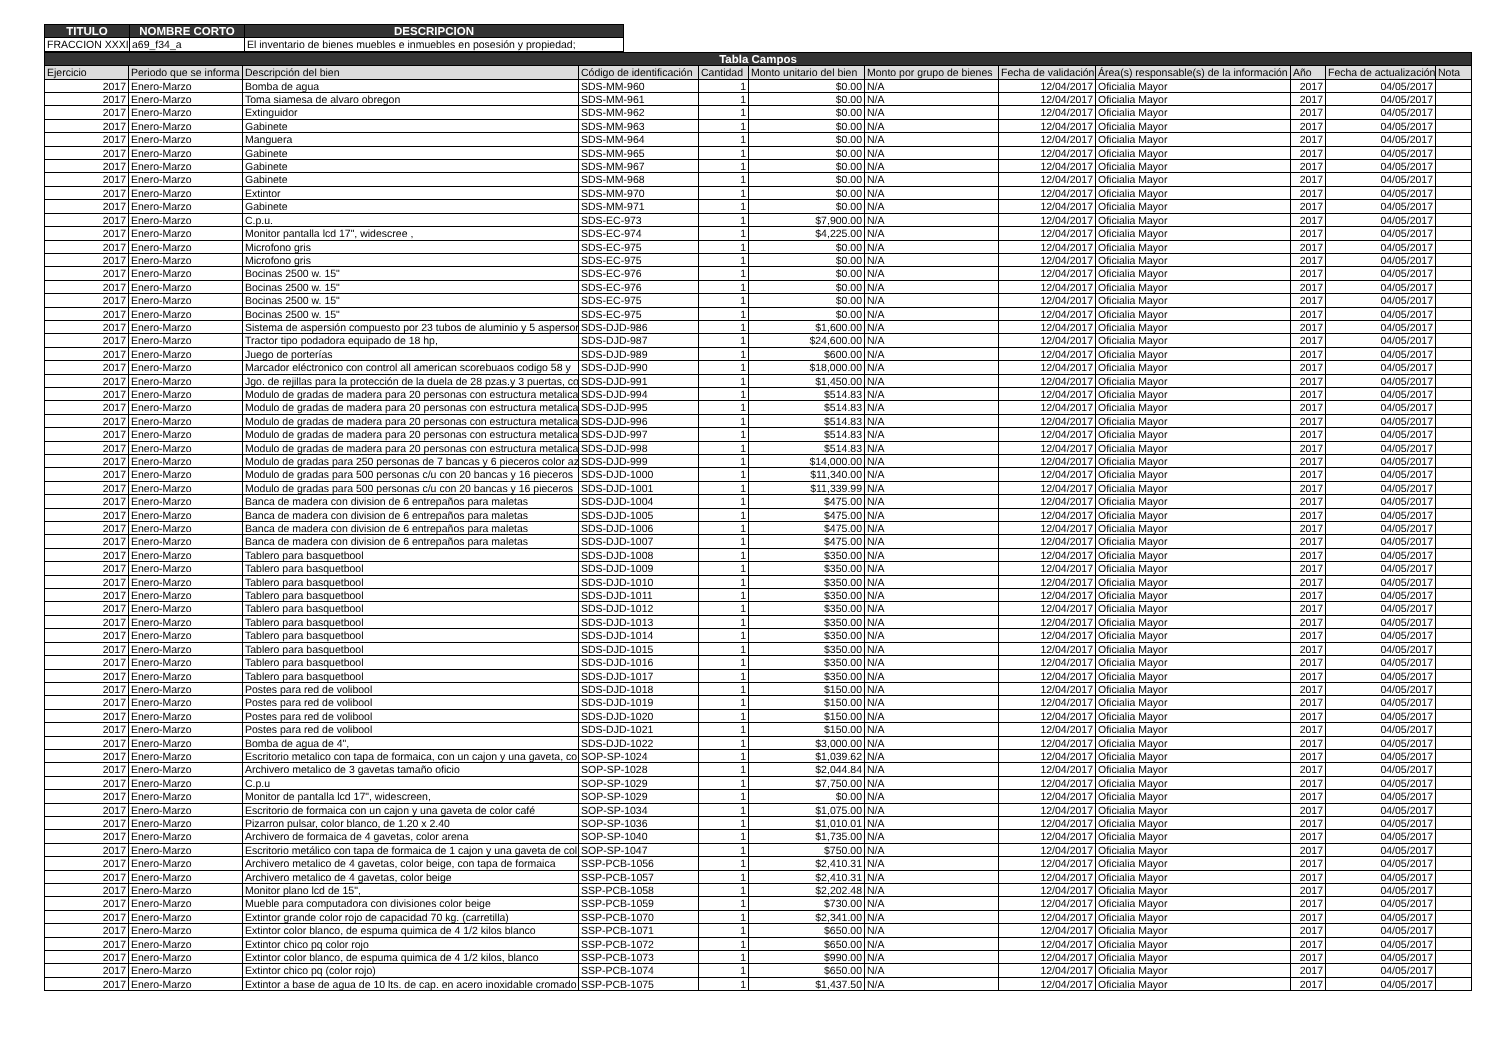| TITULO | NOMBRE CORTO | DESCRIPCION |
| --- | --- | --- |
| FRACCION XXXI | a69_f34_a | El inventario de bienes muebles e inmuebles en posesión y propiedad; |
| Tabla Campos | | | | | | | | | | | |
| --- | --- | --- | --- | --- | --- | --- | --- | --- | --- | --- | --- |
| Ejercicio | Periodo que se informa | Descripción del bien | Código de identificación | Cantidad | Monto unitario del bien | Monto por grupo de bienes | Fecha de validación | Área(s) responsable(s) de la información | Año | Fecha de actualización | Nota |
| 2017 | Enero-Marzo | Bomba de agua | SDS-MM-960 | 1 | $0.00 | N/A | 12/04/2017 | Oficialia Mayor | 2017 | 04/05/2017 | |
| 2017 | Enero-Marzo | Toma siamesa de alvaro obregon | SDS-MM-961 | 1 | $0.00 | N/A | 12/04/2017 | Oficialia Mayor | 2017 | 04/05/2017 | |
| 2017 | Enero-Marzo | Extinguidor | SDS-MM-962 | 1 | $0.00 | N/A | 12/04/2017 | Oficialia Mayor | 2017 | 04/05/2017 | |
| 2017 | Enero-Marzo | Gabinete | SDS-MM-963 | 1 | $0.00 | N/A | 12/04/2017 | Oficialia Mayor | 2017 | 04/05/2017 | |
| 2017 | Enero-Marzo | Manguera | SDS-MM-964 | 1 | $0.00 | N/A | 12/04/2017 | Oficialia Mayor | 2017 | 04/05/2017 | |
| 2017 | Enero-Marzo | Gabinete | SDS-MM-965 | 1 | $0.00 | N/A | 12/04/2017 | Oficialia Mayor | 2017 | 04/05/2017 | |
| 2017 | Enero-Marzo | Gabinete | SDS-MM-967 | 1 | $0.00 | N/A | 12/04/2017 | Oficialia Mayor | 2017 | 04/05/2017 | |
| 2017 | Enero-Marzo | Gabinete | SDS-MM-968 | 1 | $0.00 | N/A | 12/04/2017 | Oficialia Mayor | 2017 | 04/05/2017 | |
| 2017 | Enero-Marzo | Extintor | SDS-MM-970 | 1 | $0.00 | N/A | 12/04/2017 | Oficialia Mayor | 2017 | 04/05/2017 | |
| 2017 | Enero-Marzo | Gabinete | SDS-MM-971 | 1 | $0.00 | N/A | 12/04/2017 | Oficialia Mayor | 2017 | 04/05/2017 | |
| 2017 | Enero-Marzo | C.p.u. | SDS-EC-973 | 1 | $7,900.00 | N/A | 12/04/2017 | Oficialia Mayor | 2017 | 04/05/2017 | |
| 2017 | Enero-Marzo | Monitor pantalla lcd 17", widescree , | SDS-EC-974 | 1 | $4,225.00 | N/A | 12/04/2017 | Oficialia Mayor | 2017 | 04/05/2017 | |
| 2017 | Enero-Marzo | Microfono gris | SDS-EC-975 | 1 | $0.00 | N/A | 12/04/2017 | Oficialia Mayor | 2017 | 04/05/2017 | |
| 2017 | Enero-Marzo | Microfono gris | SDS-EC-975 | 1 | $0.00 | N/A | 12/04/2017 | Oficialia Mayor | 2017 | 04/05/2017 | |
| 2017 | Enero-Marzo | Bocinas 2500 w. 15" | SDS-EC-976 | 1 | $0.00 | N/A | 12/04/2017 | Oficialia Mayor | 2017 | 04/05/2017 | |
| 2017 | Enero-Marzo | Bocinas 2500 w. 15" | SDS-EC-976 | 1 | $0.00 | N/A | 12/04/2017 | Oficialia Mayor | 2017 | 04/05/2017 | |
| 2017 | Enero-Marzo | Bocinas 2500 w. 15" | SDS-EC-975 | 1 | $0.00 | N/A | 12/04/2017 | Oficialia Mayor | 2017 | 04/05/2017 | |
| 2017 | Enero-Marzo | Bocinas 2500 w. 15" | SDS-EC-975 | 1 | $0.00 | N/A | 12/04/2017 | Oficialia Mayor | 2017 | 04/05/2017 | |
| 2017 | Enero-Marzo | Sistema de aspersión compuesto por 23 tubos de aluminio y 5 aspersor | SDS-DJD-986 | 1 | $1,600.00 | N/A | 12/04/2017 | Oficialia Mayor | 2017 | 04/05/2017 | |
| 2017 | Enero-Marzo | Tractor tipo podadora equipado de 18 hp, | SDS-DJD-987 | 1 | $24,600.00 | N/A | 12/04/2017 | Oficialia Mayor | 2017 | 04/05/2017 | |
| 2017 | Enero-Marzo | Juego de porterías | SDS-DJD-989 | 1 | $600.00 | N/A | 12/04/2017 | Oficialia Mayor | 2017 | 04/05/2017 | |
| 2017 | Enero-Marzo | Marcador eléctronico con control all american scorebuaos codigo 58 y | SDS-DJD-990 | 1 | $18,000.00 | N/A | 12/04/2017 | Oficialia Mayor | 2017 | 04/05/2017 | |
| 2017 | Enero-Marzo | Jgo. de rejillas para la protección de la duela de 28 pzas.y 3 puertas, co | SDS-DJD-991 | 1 | $1,450.00 | N/A | 12/04/2017 | Oficialia Mayor | 2017 | 04/05/2017 | |
| 2017 | Enero-Marzo | Modulo de gradas de madera para 20 personas con estructura metalica | SDS-DJD-994 | 1 | $514.83 | N/A | 12/04/2017 | Oficialia Mayor | 2017 | 04/05/2017 | |
| 2017 | Enero-Marzo | Modulo de gradas de madera para 20 personas con estructura metalica | SDS-DJD-995 | 1 | $514.83 | N/A | 12/04/2017 | Oficialia Mayor | 2017 | 04/05/2017 | |
| 2017 | Enero-Marzo | Modulo de gradas de madera para 20 personas con estructura metalica | SDS-DJD-996 | 1 | $514.83 | N/A | 12/04/2017 | Oficialia Mayor | 2017 | 04/05/2017 | |
| 2017 | Enero-Marzo | Modulo de gradas de madera para 20 personas con estructura metalica | SDS-DJD-997 | 1 | $514.83 | N/A | 12/04/2017 | Oficialia Mayor | 2017 | 04/05/2017 | |
| 2017 | Enero-Marzo | Modulo de gradas de madera para 20 personas con estructura metalica | SDS-DJD-998 | 1 | $514.83 | N/A | 12/04/2017 | Oficialia Mayor | 2017 | 04/05/2017 | |
| 2017 | Enero-Marzo | Modulo de gradas para 250 personas de 7 bancas y 6 pieceros color az | SDS-DJD-999 | 1 | $14,000.00 | N/A | 12/04/2017 | Oficialia Mayor | 2017 | 04/05/2017 | |
| 2017 | Enero-Marzo | Modulo de gradas para 500 personas c/u con 20 bancas y 16 pieceros | SDS-DJD-1000 | 1 | $11,340.00 | N/A | 12/04/2017 | Oficialia Mayor | 2017 | 04/05/2017 | |
| 2017 | Enero-Marzo | Modulo de gradas para 500 personas c/u con 20 bancas y 16 pieceros | SDS-DJD-1001 | 1 | $11,339.99 | N/A | 12/04/2017 | Oficialia Mayor | 2017 | 04/05/2017 | |
| 2017 | Enero-Marzo | Banca de madera con division de 6 entrepaños para maletas | SDS-DJD-1004 | 1 | $475.00 | N/A | 12/04/2017 | Oficialia Mayor | 2017 | 04/05/2017 | |
| 2017 | Enero-Marzo | Banca de madera con division de 6 entrepaños para maletas | SDS-DJD-1005 | 1 | $475.00 | N/A | 12/04/2017 | Oficialia Mayor | 2017 | 04/05/2017 | |
| 2017 | Enero-Marzo | Banca de madera con division de 6 entrepaños para maletas | SDS-DJD-1006 | 1 | $475.00 | N/A | 12/04/2017 | Oficialia Mayor | 2017 | 04/05/2017 | |
| 2017 | Enero-Marzo | Banca de madera con division de 6 entrepaños para maletas | SDS-DJD-1007 | 1 | $475.00 | N/A | 12/04/2017 | Oficialia Mayor | 2017 | 04/05/2017 | |
| 2017 | Enero-Marzo | Tablero para basquetbool | SDS-DJD-1008 | 1 | $350.00 | N/A | 12/04/2017 | Oficialia Mayor | 2017 | 04/05/2017 | |
| 2017 | Enero-Marzo | Tablero para basquetbool | SDS-DJD-1009 | 1 | $350.00 | N/A | 12/04/2017 | Oficialia Mayor | 2017 | 04/05/2017 | |
| 2017 | Enero-Marzo | Tablero para basquetbool | SDS-DJD-1010 | 1 | $350.00 | N/A | 12/04/2017 | Oficialia Mayor | 2017 | 04/05/2017 | |
| 2017 | Enero-Marzo | Tablero para basquetbool | SDS-DJD-1011 | 1 | $350.00 | N/A | 12/04/2017 | Oficialia Mayor | 2017 | 04/05/2017 | |
| 2017 | Enero-Marzo | Tablero para basquetbool | SDS-DJD-1012 | 1 | $350.00 | N/A | 12/04/2017 | Oficialia Mayor | 2017 | 04/05/2017 | |
| 2017 | Enero-Marzo | Tablero para basquetbool | SDS-DJD-1013 | 1 | $350.00 | N/A | 12/04/2017 | Oficialia Mayor | 2017 | 04/05/2017 | |
| 2017 | Enero-Marzo | Tablero para basquetbool | SDS-DJD-1014 | 1 | $350.00 | N/A | 12/04/2017 | Oficialia Mayor | 2017 | 04/05/2017 | |
| 2017 | Enero-Marzo | Tablero para basquetbool | SDS-DJD-1015 | 1 | $350.00 | N/A | 12/04/2017 | Oficialia Mayor | 2017 | 04/05/2017 | |
| 2017 | Enero-Marzo | Tablero para basquetbool | SDS-DJD-1016 | 1 | $350.00 | N/A | 12/04/2017 | Oficialia Mayor | 2017 | 04/05/2017 | |
| 2017 | Enero-Marzo | Tablero para basquetbool | SDS-DJD-1017 | 1 | $350.00 | N/A | 12/04/2017 | Oficialia Mayor | 2017 | 04/05/2017 | |
| 2017 | Enero-Marzo | Postes para red de volibool | SDS-DJD-1018 | 1 | $150.00 | N/A | 12/04/2017 | Oficialia Mayor | 2017 | 04/05/2017 | |
| 2017 | Enero-Marzo | Postes para red de volibool | SDS-DJD-1019 | 1 | $150.00 | N/A | 12/04/2017 | Oficialia Mayor | 2017 | 04/05/2017 | |
| 2017 | Enero-Marzo | Postes para red de volibool | SDS-DJD-1020 | 1 | $150.00 | N/A | 12/04/2017 | Oficialia Mayor | 2017 | 04/05/2017 | |
| 2017 | Enero-Marzo | Postes para red de volibool | SDS-DJD-1021 | 1 | $150.00 | N/A | 12/04/2017 | Oficialia Mayor | 2017 | 04/05/2017 | |
| 2017 | Enero-Marzo | Bomba de agua de 4", | SDS-DJD-1022 | 1 | $3,000.00 | N/A | 12/04/2017 | Oficialia Mayor | 2017 | 04/05/2017 | |
| 2017 | Enero-Marzo | Escritorio metalico con tapa de formaica, con un cajon y una gaveta, co | SOP-SP-1024 | 1 | $1,039.62 | N/A | 12/04/2017 | Oficialia Mayor | 2017 | 04/05/2017 | |
| 2017 | Enero-Marzo | Archivero metalico de 3 gavetas tamaño oficio | SOP-SP-1028 | 1 | $2,044.84 | N/A | 12/04/2017 | Oficialia Mayor | 2017 | 04/05/2017 | |
| 2017 | Enero-Marzo | C.p.u | SOP-SP-1029 | 1 | $7,750.00 | N/A | 12/04/2017 | Oficialia Mayor | 2017 | 04/05/2017 | |
| 2017 | Enero-Marzo | Monitor de pantalla lcd 17", widescreen, | SOP-SP-1029 | 1 | $0.00 | N/A | 12/04/2017 | Oficialia Mayor | 2017 | 04/05/2017 | |
| 2017 | Enero-Marzo | Escritorio de formaica con un cajon y una gaveta de color café | SOP-SP-1034 | 1 | $1,075.00 | N/A | 12/04/2017 | Oficialia Mayor | 2017 | 04/05/2017 | |
| 2017 | Enero-Marzo | Pizarron pulsar, color blanco, de 1.20 x 2.40 | SOP-SP-1036 | 1 | $1,010.01 | N/A | 12/04/2017 | Oficialia Mayor | 2017 | 04/05/2017 | |
| 2017 | Enero-Marzo | Archivero de formaica de 4 gavetas, color arena | SOP-SP-1040 | 1 | $1,735.00 | N/A | 12/04/2017 | Oficialia Mayor | 2017 | 04/05/2017 | |
| 2017 | Enero-Marzo | Escritorio metálico con tapa de formaica de 1 cajon y una gaveta de col | SOP-SP-1047 | 1 | $750.00 | N/A | 12/04/2017 | Oficialia Mayor | 2017 | 04/05/2017 | |
| 2017 | Enero-Marzo | Archivero metalico de 4 gavetas, color beige, con tapa de formaica | SSP-PCB-1056 | 1 | $2,410.31 | N/A | 12/04/2017 | Oficialia Mayor | 2017 | 04/05/2017 | |
| 2017 | Enero-Marzo | Archivero metalico de 4 gavetas, color beige | SSP-PCB-1057 | 1 | $2,410.31 | N/A | 12/04/2017 | Oficialia Mayor | 2017 | 04/05/2017 | |
| 2017 | Enero-Marzo | Monitor plano lcd de 15", | SSP-PCB-1058 | 1 | $2,202.48 | N/A | 12/04/2017 | Oficialia Mayor | 2017 | 04/05/2017 | |
| 2017 | Enero-Marzo | Mueble para computadora con divisiones color beige | SSP-PCB-1059 | 1 | $730.00 | N/A | 12/04/2017 | Oficialia Mayor | 2017 | 04/05/2017 | |
| 2017 | Enero-Marzo | Extintor grande color rojo de capacidad 70 kg. (carretilla) | SSP-PCB-1070 | 1 | $2,341.00 | N/A | 12/04/2017 | Oficialia Mayor | 2017 | 04/05/2017 | |
| 2017 | Enero-Marzo | Extintor color blanco, de espuma quimica de 4 1/2 kilos blanco | SSP-PCB-1071 | 1 | $650.00 | N/A | 12/04/2017 | Oficialia Mayor | 2017 | 04/05/2017 | |
| 2017 | Enero-Marzo | Extintor chico pq color rojo | SSP-PCB-1072 | 1 | $650.00 | N/A | 12/04/2017 | Oficialia Mayor | 2017 | 04/05/2017 | |
| 2017 | Enero-Marzo | Extintor color blanco, de espuma quimica de 4 1/2 kilos, blanco | SSP-PCB-1073 | 1 | $990.00 | N/A | 12/04/2017 | Oficialia Mayor | 2017 | 04/05/2017 | |
| 2017 | Enero-Marzo | Extintor chico pq (color rojo) | SSP-PCB-1074 | 1 | $650.00 | N/A | 12/04/2017 | Oficialia Mayor | 2017 | 04/05/2017 | |
| 2017 | Enero-Marzo | Extintor a base de agua de 10 lts. de cap. en acero inoxidable cromado | SSP-PCB-1075 | 1 | $1,437.50 | N/A | 12/04/2017 | Oficialia Mayor | 2017 | 04/05/2017 | |